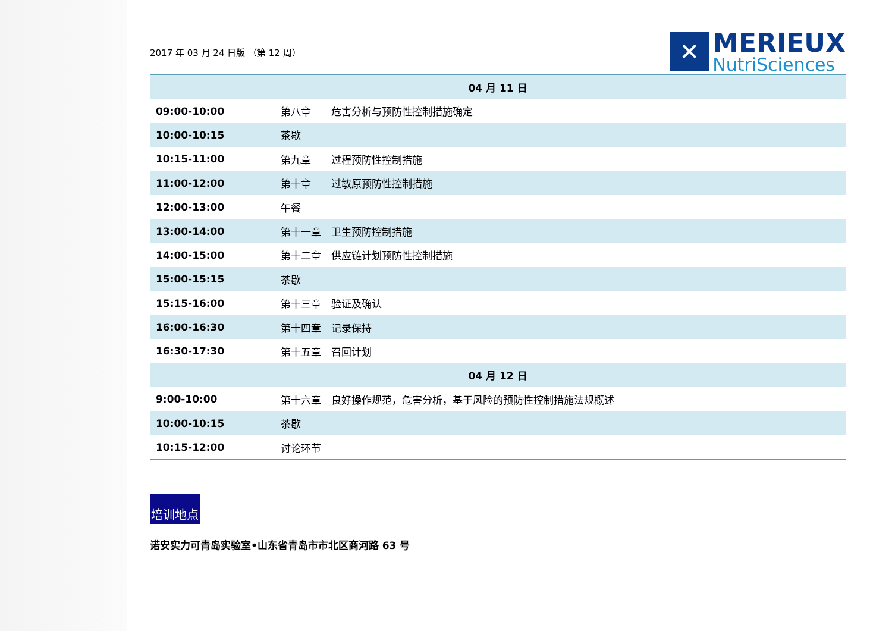2017 年 03 月 24 日版 （第 12 周）
✕
MERIEUX
NutriSciences
| 04 月 11 日 | |
| --- | --- |
| 09:00-10:00 | 第八章 危害分析与预防性控制措施确定 |
| 10:00-10:15 | 茶歇 |
| 10:15-11:00 | 第九章 过程预防性控制措施 |
| 11:00-12:00 | 第十章 过敏原预防性控制措施 |
| 12:00-13:00 | 午餐 |
| 13:00-14:00 | 第十一章 卫生预防控制措施 |
| 14:00-15:00 | 第十二章 供应链计划预防性控制措施 |
| 15:00-15:15 | 茶歇 |
| 15:15-16:00 | 第十三章 验证及确认 |
| 16:00-16:30 | 第十四章 记录保持 |
| 16:30-17:30 | 第十五章 召回计划 |
| 04 月 12 日 | |
| 9:00-10:00 | 第十六章 良好操作规范，危害分析，基于风险的预防性控制措施法规概述 |
| 10:00-10:15 | 茶歇 |
| 10:15-12:00 | 讨论环节 |
培训地点
诺安实力可青岛实验室•山东省青岛市市北区商河路 63 号